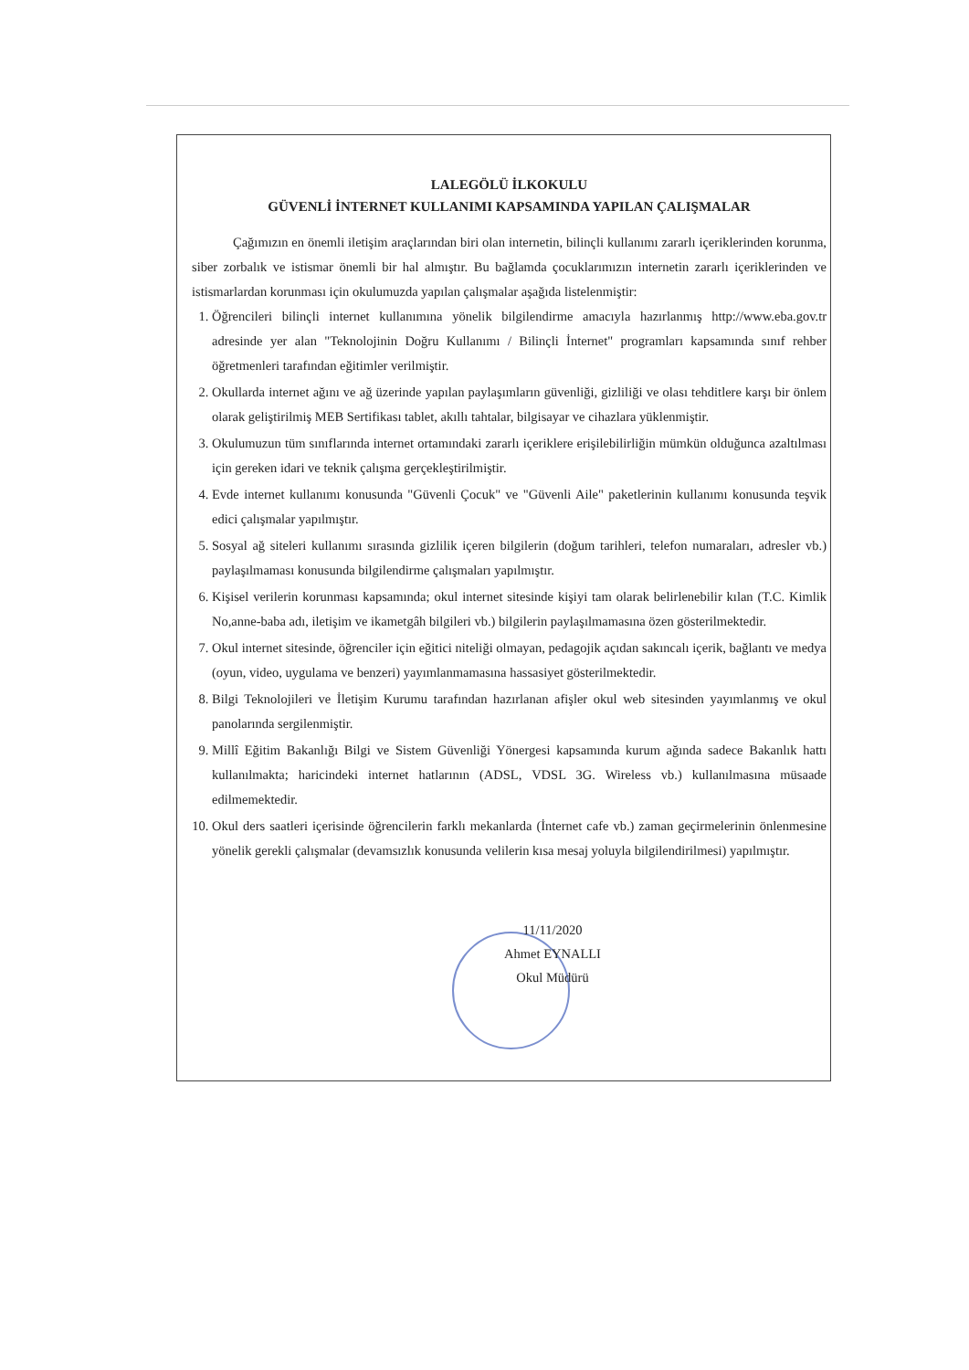LALEGÖLÜ İLKOKULU
GÜVENLİ İNTERNET KULLANIMI KAPSAMINDA YAPILAN ÇALIŞMALAR
Çağımızın en önemli iletişim araçlarından biri olan internetin, bilinçli kullanımı zararlı içeriklerinden korunma, siber zorbalık ve istismar önemli bir hal almıştır. Bu bağlamda çocuklarımızın internetin zararlı içeriklerinden ve istismarlardan korunması için okulumuzda yapılan çalışmalar aşağıda listelenmiştir:
1. Öğrencileri bilinçli internet kullanımına yönelik bilgilendirme amacıyla hazırlanmış http://www.eba.gov.tr adresinde yer alan "Teknolojinin Doğru Kullanımı / Bilinçli İnternet" programları kapsamında sınıf rehber öğretmenleri tarafından eğitimler verilmiştir.
2. Okullarda internet ağını ve ağ üzerinde yapılan paylaşımların güvenliği, gizliliği ve olası tehditlere karşı bir önlem olarak geliştirilmiş MEB Sertifikası tablet, akıllı tahtalar, bilgisayar ve cihazlara yüklenmiştir.
3. Okulumuzun tüm sınıflarında internet ortamındaki zararlı içeriklere erişilebilirliğin mümkün olduğunca azaltılması için gereken idari ve teknik çalışma gerçekleştirilmiştir.
4. Evde internet kullanımı konusunda "Güvenli Çocuk" ve "Güvenli Aile" paketlerinin kullanımı konusunda teşvik edici çalışmalar yapılmıştır.
5. Sosyal ağ siteleri kullanımı sırasında gizlilik içeren bilgilerin (doğum tarihleri, telefon numaraları, adresler vb.) paylaşılmaması konusunda bilgilendirme çalışmaları yapılmıştır.
6. Kişisel verilerin korunması kapsamında; okul internet sitesinde kişiyi tam olarak belirlenebilir kılan (T.C. Kimlik No,anne-baba adı, iletişim ve ikametgâh bilgileri vb.) bilgilerin paylaşılmamasına özen gösterilmektedir.
7. Okul internet sitesinde, öğrenciler için eğitici niteliği olmayan, pedagojik açıdan sakıncalı içerik, bağlantı ve medya (oyun, video, uygulama ve benzeri) yayımlanmamasına hassasiyet gösterilmektedir.
8. Bilgi Teknolojileri ve İletişim Kurumu tarafından hazırlanan afişler okul web sitesinden yayımlanmış ve okul panolarında sergilenmiştir.
9. Millî Eğitim Bakanlığı Bilgi ve Sistem Güvenliği Yönergesi kapsamında kurum ağında sadece Bakanlık hattı kullanılmakta; haricindeki internet hatlarının (ADSL, VDSL 3G. Wireless vb.) kullanılmasına müsaade edilmemektedir.
10. Okul ders saatleri içerisinde öğrencilerin farklı mekanlarda (İnternet cafe vb.) zaman geçirmelerinin önlenmesine yönelik gerekli çalışmalar (devamsızlık konusunda velilerin kısa mesaj yoluyla bilgilendirilmesi) yapılmıştır.
11/11/2020
Ahmet EYNALLI
Okul Müdürü